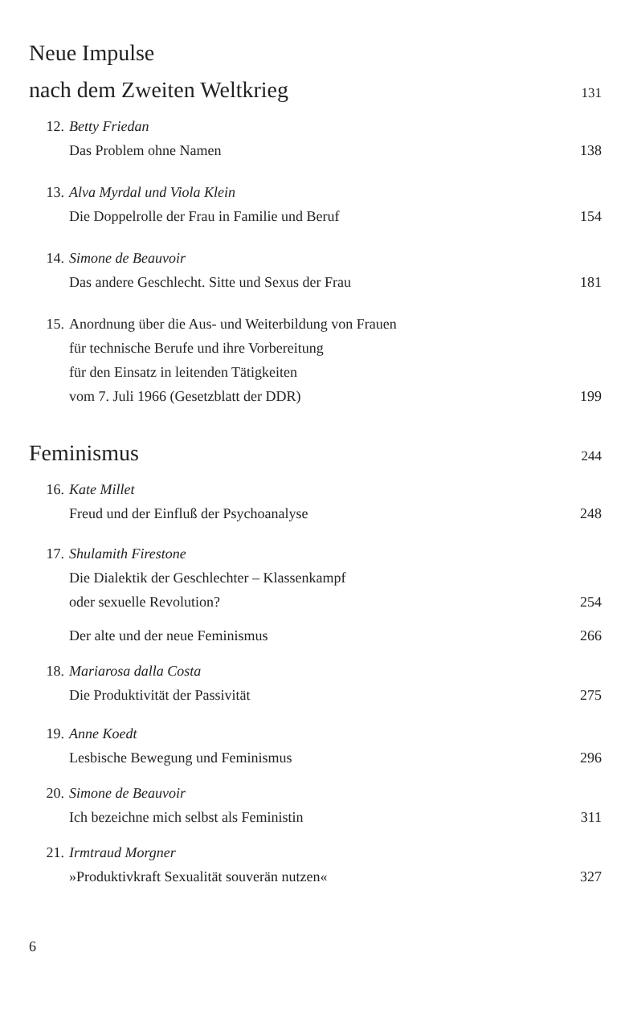Neue Impulse
nach dem Zweiten Weltkrieg 131
12. Betty Friedan
Das Problem ohne Namen 138
13. Alva Myrdal und Viola Klein
Die Doppelrolle der Frau in Familie und Beruf 154
14. Simone de Beauvoir
Das andere Geschlecht. Sitte und Sexus der Frau 181
15. Anordnung über die Aus- und Weiterbildung von Frauen
für technische Berufe und ihre Vorbereitung
für den Einsatz in leitenden Tätigkeiten
vom 7. Juli 1966 (Gesetzblatt der DDR) 199
Feminismus 244
16. Kate Millet
Freud und der Einfluß der Psychoanalyse 248
17. Shulamith Firestone
Die Dialektik der Geschlechter – Klassenkampf
oder sexuelle Revolution? 254
Der alte und der neue Feminismus 266
18. Mariarosa dalla Costa
Die Produktivität der Passivität 275
19. Anne Koedt
Lesbische Bewegung und Feminismus 296
20. Simone de Beauvoir
Ich bezeichne mich selbst als Feministin 311
21. Irmtraud Morgner
»Produktivkraft Sexualität souverän nutzen« 327
6